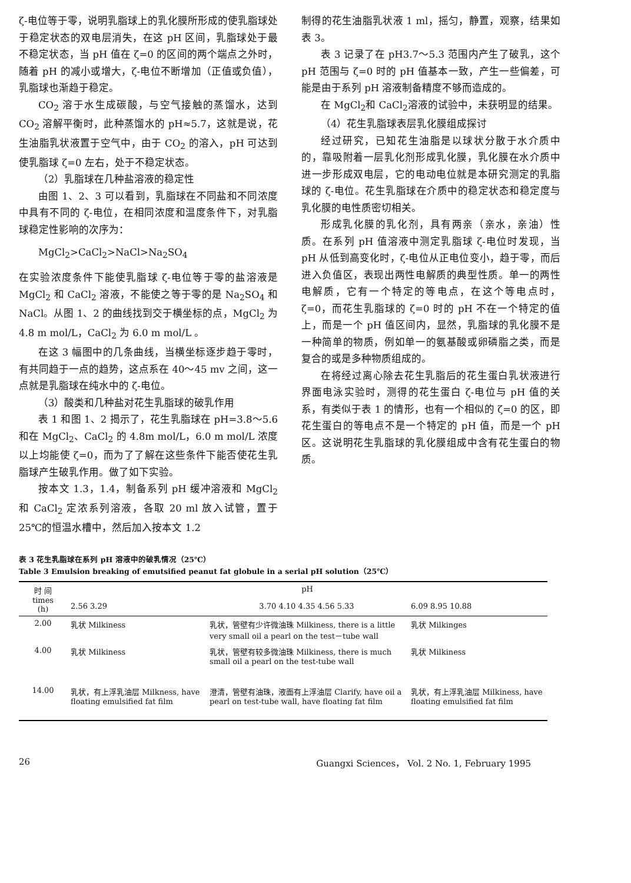ζ-电位等于零，说明乳脂球上的乳化膜所形成的使乳脂球处于稳定状态的双电层消失，在这 pH 区间，乳脂球处于最不稳定状态，当 pH 值在 ζ=0 的区间的两个端点之外时，随着 pH 的减小或增大，ζ-电位不断增加（正值或负值），乳脂球也渐趋于稳定。
CO<sub>2</sub> 溶于水生成碳酸，与空气接触的蒸馏水，达到 CO<sub>2</sub> 溶解平衡时，此种蒸馏水的 pH≈5.7，这就是说，花生油脂乳状液置于空气中，由于 CO<sub>2</sub> 的溶入，pH 可达到使乳脂球 ζ=0 左右，处于不稳定状态。
（2）乳脂球在几种盐溶液的稳定性
由图 1、2、3 可以看到，乳脂球在不同盐和不同浓度中具有不同的 ζ-电位，在相同浓度和温度条件下，对乳脂球稳定性影响的次序为：
MgCl<sub>2</sub>>CaCl<sub>2</sub>>NaCl>Na<sub>2</sub>SO<sub>4</sub>
在实验浓度条件下能使乳脂球 ζ-电位等于零的盐溶液是 MgCl<sub>2</sub> 和 CaCl<sub>2</sub> 溶液，不能使之等于零的是 Na<sub>2</sub>SO<sub>4</sub> 和 NaCl。从图 1、2 的曲线找到交于横坐标的点，MgCl<sub>2</sub> 为 4.8 m mol/L，CaCl<sub>2</sub> 为 6.0 m mol/L 。
在这 3 幅图中的几条曲线，当横坐标逐步趋于零时，有共同趋于一点的趋势，这点系在 40～45 mv 之间，这一点就是乳脂球在纯水中的 ζ-电位。
（3）酸类和几种盐对花生乳脂球的破乳作用
表 1 和图 1、2 揭示了，花生乳脂球在 pH=3.8～5.6 和在 MgCl<sub>2</sub>、CaCl<sub>2</sub> 的 4.8m mol/L，6.0 m mol/L 浓度以上均能使 ζ=0，而为了了解在这些条件下能否使花生乳脂球产生破乳作用。做了如下实验。
按本文 1.3，1.4，制备系列 pH 缓冲溶液和 MgCl<sub>2</sub> 和 CaCl<sub>2</sub> 定浓系列溶液，各取 20 ml 放入试管，置于 25℃的恒温水槽中，然后加入按本文 1.2
制得的花生油脂乳状液 1 ml，摇匀，静置，观察，结果如表 3。
表 3 记录了在 pH3.7～5.3 范围内产生了破乳，这个 pH 范围与 ζ=0 时的 pH 值基本一致，产生一些偏差，可能是由于系列 pH 溶液制备精度不够而造成的。
在 MgCl<sub>2</sub>和 CaCl<sub>2</sub>溶液的试验中，未获明显的结果。
（4）花生乳脂球表层乳化膜组成探讨
经过研究，已知花生油脂是以球状分散于水介质中的，靠吸附着一层乳化剂形成乳化膜，乳化膜在水介质中进一步形成双电层，它的电动电位就是本研究测定的乳脂球的 ζ-电位。花生乳脂球在介质中的稳定状态和稳定度与乳化膜的电性质密切相关。
形成乳化膜的乳化剂，具有两亲（亲水，亲油）性质。在系列 pH 值溶液中测定乳脂球 ζ-电位时发现，当 pH 从低到高变化时，ζ-电位从正电位变小，趋于零，而后进入负值区，表现出两性电解质的典型性质。单一的两性电解质，它有一个特定的等电点，在这个等电点时，ζ=0，而花生乳脂球的 ζ=0 时的 pH 不在一个特定的值上，而是一个 pH 值区间内，显然，乳脂球的乳化膜不是一种简单的物质，例如单一的氨基酸或卵磷脂之类，而是复合的或是多种物质组成的。
在将经过离心除去花生乳脂后的花生蛋白乳状液进行界面电泳实验时，测得的花生蛋白 ζ-电位与 pH 值的关系，有类似于表 1 的情形，也有一个相似的 ζ=0 的区，即花生蛋白的等电点不是一个特定的 pH 值，而是一个 pH 区。这说明花生乳脂球的乳化膜组成中含有花生蛋白的物质。
表 3 花生乳脂球在系列 pH 溶液中的破乳情况（25℃）
Table 3 Emulsion breaking of emutsified peanut fat globule in a serial pH solution（25℃）
| 时 间 times (h) | pH | | |
| --- | --- | --- | --- |
| | 2.56 3.29 | 3.70 4.10 4.35 4.56 5.33 | 6.09 8.95 10.88 |
| 2.00 | 乳状 Milkiness | 乳状，管壁有少许微油珠 Milkiness, there is a little very small oil a pearl on the test－tube wall | 乳状 Milkinges |
| 4.00 | 乳状 Milkiness | 乳状，管壁有较多微油珠 Milkiness, there is much small oil a pearl on the test-tube wall | 乳状 Milkiness |
| 14.00 | 乳状，有上浮乳油层 Milkness, have floating emulsified fat film | 澄清，管壁有油珠，液面有上浮油层 Clarify, have oil a pearl on test-tube wall, have floating fat film | 乳状，有上浮乳油层 Milkiness, have floating emulsified fat film |
26 Guangxi Sciences， Vol. 2 No. 1, February 1995